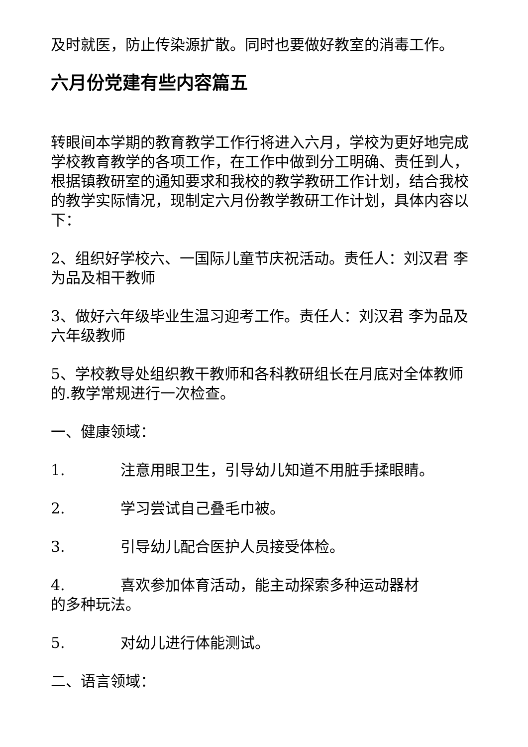及时就医，防止传染源扩散。同时也要做好教室的消毒工作。
六月份党建有些内容篇五
转眼间本学期的教育教学工作行将进入六月，学校为更好地完成学校教育教学的各项工作，在工作中做到分工明确、责任到人，根据镇教研室的通知要求和我校的教学教研工作计划，结合我校的教学实际情况，现制定六月份教学教研工作计划，具体内容以下：
2、组织好学校六、一国际儿童节庆祝活动。责任人：刘汉君 李为品及相干教师
3、做好六年级毕业生温习迎考工作。责任人：刘汉君 李为品及六年级教师
5、学校教导处组织教干教师和各科教研组长在月底对全体教师的.教学常规进行一次检查。
一、健康领域：
1. 注意用眼卫生，引导幼儿知道不用脏手揉眼睛。
2. 学习尝试自己叠毛巾被。
3. 引导幼儿配合医护人员接受体检。
4. 喜欢参加体育活动，能主动探索多种运动器材
的多种玩法。
5. 对幼儿进行体能测试。
二、语言领域：